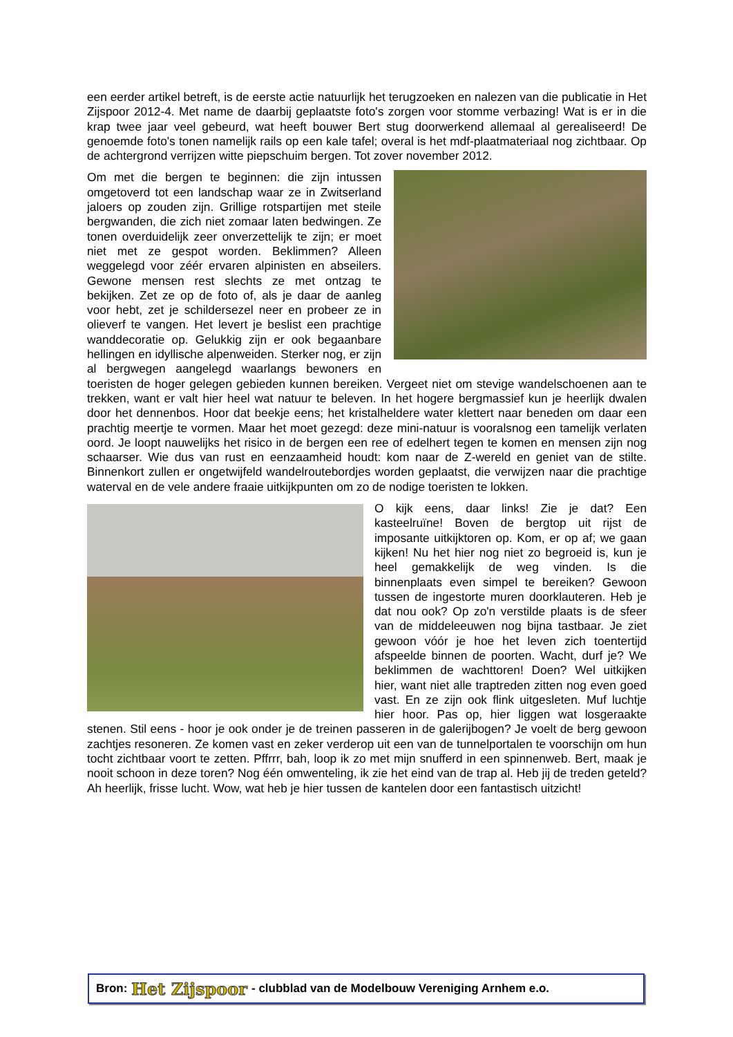een eerder artikel betreft, is de eerste actie natuurlijk het terugzoeken en nalezen van die publicatie in Het Zijspoor 2012-4. Met name de daarbij geplaatste foto's zorgen voor stomme verbazing! Wat is er in die krap twee jaar veel gebeurd, wat heeft bouwer Bert stug doorwerkend allemaal al gerealiseerd! De genoemde foto's tonen namelijk rails op een kale tafel; overal is het mdf-plaatmateriaal nog zichtbaar. Op de achtergrond verrijzen witte piepschuim bergen. Tot zover november 2012.
Om met die bergen te beginnen: die zijn intussen omgetoverd tot een landschap waar ze in Zwitserland jaloers op zouden zijn. Grillige rotspartijen met steile bergwanden, die zich niet zomaar laten bedwingen. Ze tonen overduidelijk zeer onverzettelijk te zijn; er moet niet met ze gespot worden. Beklimmen? Alleen weggelegd voor zéér ervaren alpinisten en abseilers. Gewone mensen rest slechts ze met ontzag te bekijken. Zet ze op de foto of, als je daar de aanleg voor hebt, zet je schildersezel neer en probeer ze in olieverf te vangen. Het levert je beslist een prachtige wanddecoratie op. Gelukkig zijn er ook begaanbare hellingen en idyllische alpenweiden. Sterker nog, er zijn al bergwegen aangelegd waarlangs bewoners en toeristen de hoger gelegen gebieden kunnen bereiken. Vergeet niet om stevige wandelschoenen aan te trekken, want er valt hier heel wat natuur te beleven. In het hogere bergmassief kun je heerlijk dwalen door het dennenbos. Hoor dat beekje eens; het kristalheldere water klettert naar beneden om daar een prachtig meertje te vormen. Maar het moet gezegd: deze mini-natuur is vooralsnog een tamelijk verlaten oord. Je loopt nauwelijks het risico in de bergen een ree of edelhert tegen te komen en mensen zijn nog schaarser. Wie dus van rust en eenzaamheid houdt: kom naar de Z-wereld en geniet van de stilte. Binnenkort zullen er ongetwijfeld wandelroutebordjes worden geplaatst, die verwijzen naar die prachtige waterval en de vele andere fraaie uitkijkpunten om zo de nodige toeristen te lokken.
O kijk eens, daar links! Zie je dat? Een kasteelruïne! Boven de bergtop uit rijst de imposante uitkijktoren op. Kom, er op af; we gaan kijken! Nu het hier nog niet zo begroeid is, kun je heel gemakkelijk de weg vinden. Is die binnenplaats even simpel te bereiken? Gewoon tussen de ingestorte muren doorklauteren. Heb je dat nou ook? Op zo'n verstilde plaats is de sfeer van de middeleeuwen nog bijna tastbaar. Je ziet gewoon vóór je hoe het leven zich toentertijd afspeelde binnen de poorten. Wacht, durf je? We beklimmen de wachttoren! Doen? Wel uitkijken hier, want niet alle traptreden zitten nog even goed vast. En ze zijn ook flink uitgesleten. Muf luchtje hier hoor. Pas op, hier liggen wat losgeraakte stenen. Stil eens - hoor je ook onder je de treinen passeren in de galerijbogen? Je voelt de berg gewoon zachtjes resoneren. Ze komen vast en zeker verderop uit een van de tunnelportalen te voorschijn om hun tocht zichtbaar voort te zetten. Pffrrr, bah, loop ik zo met mijn snufferd in een spinnenweb. Bert, maak je nooit schoon in deze toren? Nog één omwenteling, ik zie het eind van de trap al. Heb jij de treden geteld? Ah heerlijk, frisse lucht. Wow, wat heb je hier tussen de kantelen door een fantastisch uitzicht!
Bron: Het Zijspoor - clubblad van de Modelbouw Vereniging Arnhem e.o.